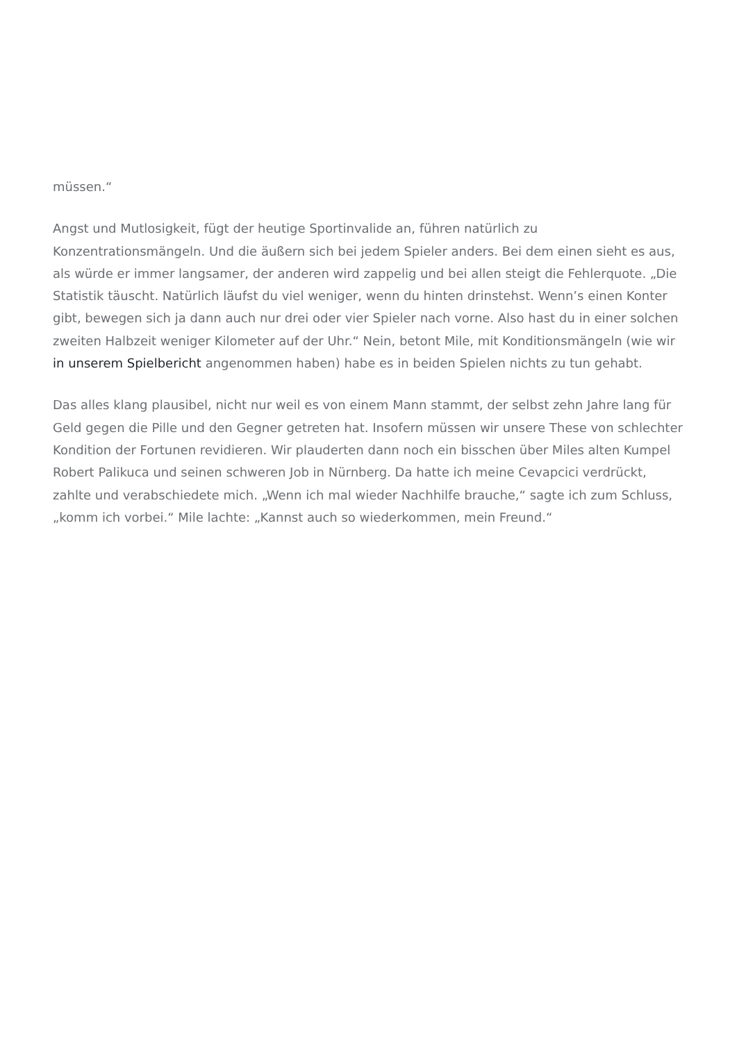müssen.“
Angst und Mutlosigkeit, fügt der heutige Sportinvalide an, führen natürlich zu Konzentrationsmängeln. Und die äußern sich bei jedem Spieler anders. Bei dem einen sieht es aus, als würde er immer langsamer, der anderen wird zappelig und bei allen steigt die Fehlerquote. „Die Statistik täuscht. Natürlich läufst du viel weniger, wenn du hinten drinstehst. Wenn’s einen Konter gibt, bewegen sich ja dann auch nur drei oder vier Spieler nach vorne. Also hast du in einer solchen zweiten Halbzeit weniger Kilometer auf der Uhr.“ Nein, betont Mile, mit Konditionsmängeln (wie wir in unserem Spielbericht angenommen haben) habe es in beiden Spielen nichts zu tun gehabt.
Das alles klang plausibel, nicht nur weil es von einem Mann stammt, der selbst zehn Jahre lang für Geld gegen die Pille und den Gegner getreten hat. Insofern müssen wir unsere These von schlechter Kondition der Fortunen revidieren. Wir plauderten dann noch ein bisschen über Miles alten Kumpel Robert Palikuca und seinen schweren Job in Nürnberg. Da hatte ich meine Cevapcici verdrückt, zahlte und verabschiedete mich. „Wenn ich mal wieder Nachhilfe brauche,“ sagte ich zum Schluss, „komm ich vorbei.“ Mile lachte: „Kannst auch so wiederkommen, mein Freund.“